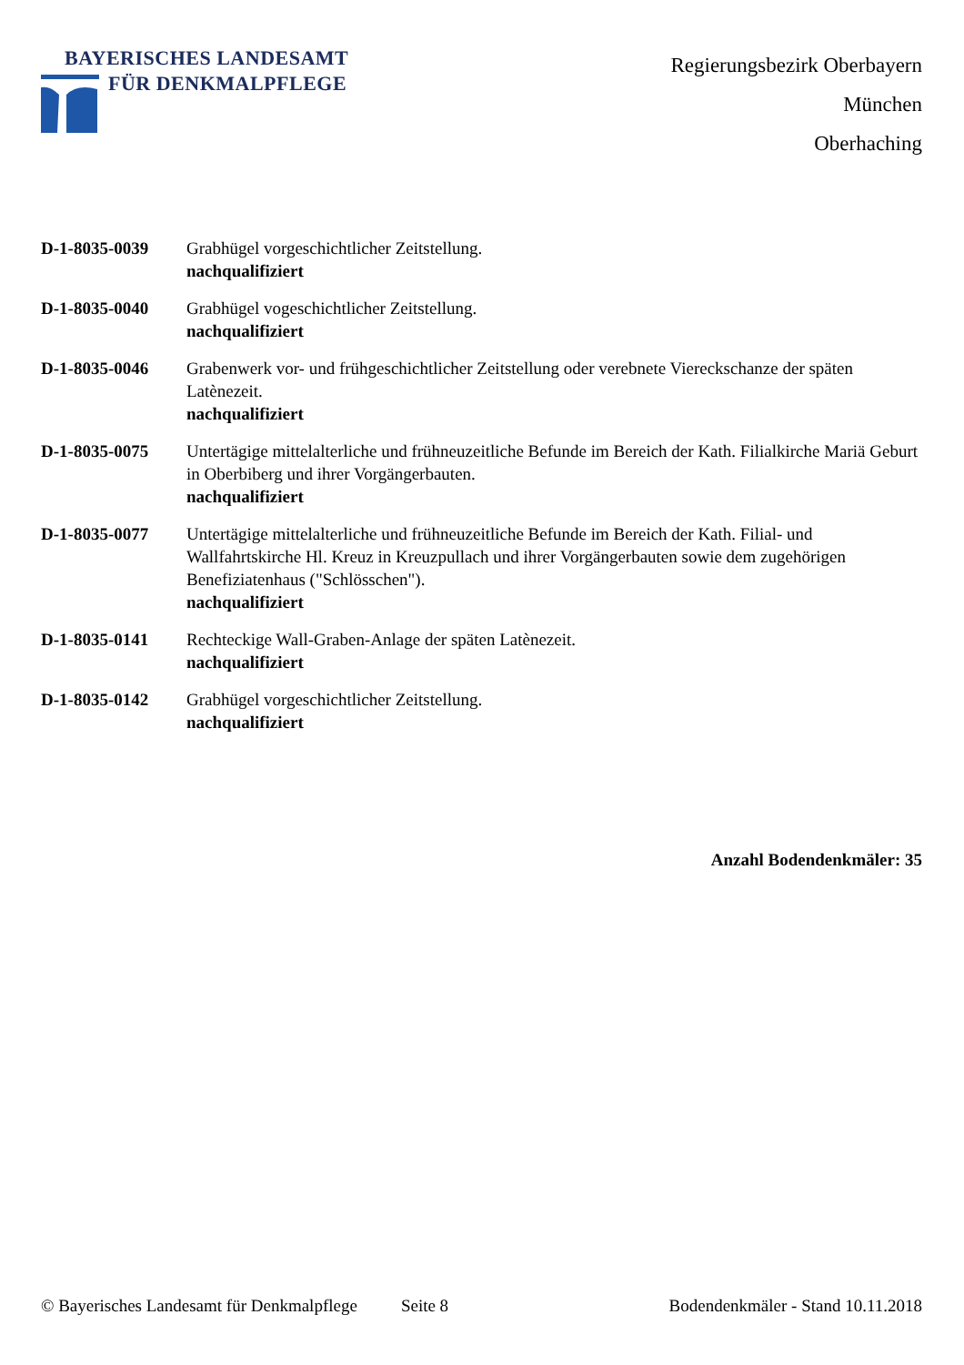BAYERISCHES LANDESAMT
FÜR DENKMALPFLEGE
Regierungsbezirk Oberbayern
München
Oberhaching
D-1-8035-0039 Grabhügel vorgeschichtlicher Zeitstellung.
nachqualifiziert
D-1-8035-0040 Grabhügel vogeschichtlicher Zeitstellung.
nachqualifiziert
D-1-8035-0046 Grabenwerk vor- und frühgeschichtlicher Zeitstellung oder verebnete Viereckschanze der späten Latènezeit.
nachqualifiziert
D-1-8035-0075 Untertägige mittelalterliche und frühneuzeitliche Befunde im Bereich der Kath. Filialkirche Mariä Geburt in Oberbiberg und ihrer Vorgängerbauten.
nachqualifiziert
D-1-8035-0077 Untertägige mittelalterliche und frühneuzeitliche Befunde im Bereich der Kath. Filial- und Wallfahrtskirche Hl. Kreuz in Kreuzpullach und ihrer Vorgängerbauten sowie dem zugehörigen Benefiziatenhaus ("Schlösschen").
nachqualifiziert
D-1-8035-0141 Rechteckige Wall-Graben-Anlage der späten Latènezeit.
nachqualifiziert
D-1-8035-0142 Grabhügel vorgeschichtlicher Zeitstellung.
nachqualifiziert
Anzahl Bodendenkmäler: 35
© Bayerisches Landesamt für Denkmalpflege Seite 8 Bodendenkmäler - Stand 10.11.2018